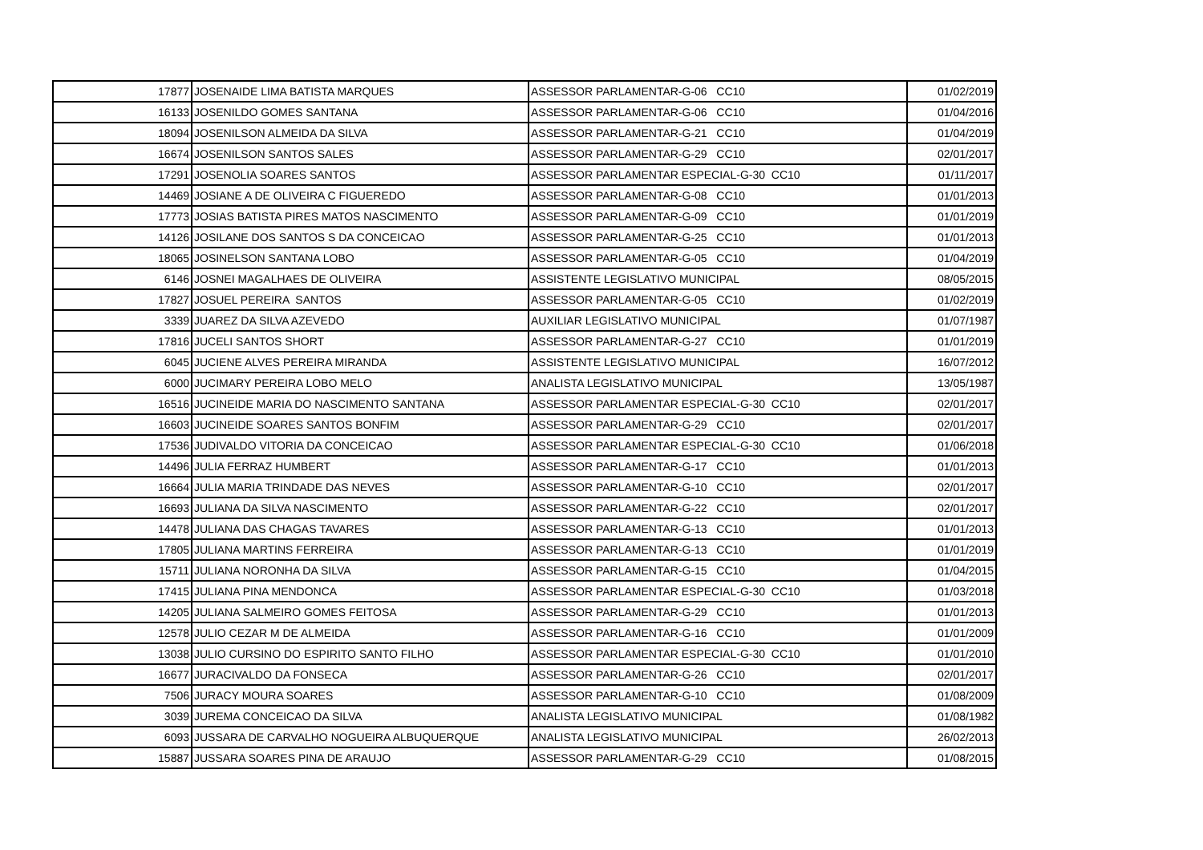| 17877 | JOSENAIDE LIMA BATISTA MARQUES | ASSESSOR PARLAMENTAR-G-06 CC10 | 01/02/2019 |
| 16133 | JOSENILDO GOMES SANTANA | ASSESSOR PARLAMENTAR-G-06 CC10 | 01/04/2016 |
| 18094 | JOSENILSON ALMEIDA DA SILVA | ASSESSOR PARLAMENTAR-G-21 CC10 | 01/04/2019 |
| 16674 | JOSENILSON SANTOS SALES | ASSESSOR PARLAMENTAR-G-29 CC10 | 02/01/2017 |
| 17291 | JOSENOLIA SOARES SANTOS | ASSESSOR PARLAMENTAR ESPECIAL-G-30 CC10 | 01/11/2017 |
| 14469 | JOSIANE A DE OLIVEIRA C FIGUEREDO | ASSESSOR PARLAMENTAR-G-08 CC10 | 01/01/2013 |
| 17773 | JOSIAS BATISTA PIRES MATOS NASCIMENTO | ASSESSOR PARLAMENTAR-G-09 CC10 | 01/01/2019 |
| 14126 | JOSILANE DOS SANTOS S DA CONCEICAO | ASSESSOR PARLAMENTAR-G-25 CC10 | 01/01/2013 |
| 18065 | JOSINELSON SANTANA LOBO | ASSESSOR PARLAMENTAR-G-05 CC10 | 01/04/2019 |
| 6146 | JOSNEI MAGALHAES DE OLIVEIRA | ASSISTENTE LEGISLATIVO MUNICIPAL | 08/05/2015 |
| 17827 | JOSUEL PEREIRA SANTOS | ASSESSOR PARLAMENTAR-G-05 CC10 | 01/02/2019 |
| 3339 | JUAREZ DA SILVA AZEVEDO | AUXILIAR LEGISLATIVO MUNICIPAL | 01/07/1987 |
| 17816 | JUCELI SANTOS SHORT | ASSESSOR PARLAMENTAR-G-27 CC10 | 01/01/2019 |
| 6045 | JUCIENE ALVES PEREIRA MIRANDA | ASSISTENTE LEGISLATIVO MUNICIPAL | 16/07/2012 |
| 6000 | JUCIMARY PEREIRA LOBO MELO | ANALISTA LEGISLATIVO MUNICIPAL | 13/05/1987 |
| 16516 | JUCINEIDE MARIA DO NASCIMENTO SANTANA | ASSESSOR PARLAMENTAR ESPECIAL-G-30 CC10 | 02/01/2017 |
| 16603 | JUCINEIDE SOARES SANTOS BONFIM | ASSESSOR PARLAMENTAR-G-29 CC10 | 02/01/2017 |
| 17536 | JUDIVALDO VITORIA DA CONCEICAO | ASSESSOR PARLAMENTAR ESPECIAL-G-30 CC10 | 01/06/2018 |
| 14496 | JULIA FERRAZ HUMBERT | ASSESSOR PARLAMENTAR-G-17 CC10 | 01/01/2013 |
| 16664 | JULIA MARIA TRINDADE DAS NEVES | ASSESSOR PARLAMENTAR-G-10 CC10 | 02/01/2017 |
| 16693 | JULIANA DA SILVA NASCIMENTO | ASSESSOR PARLAMENTAR-G-22 CC10 | 02/01/2017 |
| 14478 | JULIANA DAS CHAGAS TAVARES | ASSESSOR PARLAMENTAR-G-13 CC10 | 01/01/2013 |
| 17805 | JULIANA MARTINS FERREIRA | ASSESSOR PARLAMENTAR-G-13 CC10 | 01/01/2019 |
| 15711 | JULIANA NORONHA DA SILVA | ASSESSOR PARLAMENTAR-G-15 CC10 | 01/04/2015 |
| 17415 | JULIANA PINA MENDONCA | ASSESSOR PARLAMENTAR ESPECIAL-G-30 CC10 | 01/03/2018 |
| 14205 | JULIANA SALMEIRO GOMES FEITOSA | ASSESSOR PARLAMENTAR-G-29 CC10 | 01/01/2013 |
| 12578 | JULIO CEZAR M DE ALMEIDA | ASSESSOR PARLAMENTAR-G-16 CC10 | 01/01/2009 |
| 13038 | JULIO CURSINO DO ESPIRITO SANTO FILHO | ASSESSOR PARLAMENTAR ESPECIAL-G-30 CC10 | 01/01/2010 |
| 16677 | JURACIVALDO DA FONSECA | ASSESSOR PARLAMENTAR-G-26 CC10 | 02/01/2017 |
| 7506 | JURACY MOURA SOARES | ASSESSOR PARLAMENTAR-G-10 CC10 | 01/08/2009 |
| 3039 | JUREMA CONCEICAO DA SILVA | ANALISTA LEGISLATIVO MUNICIPAL | 01/08/1982 |
| 6093 | JUSSARA DE CARVALHO NOGUEIRA ALBUQUERQUE | ANALISTA LEGISLATIVO MUNICIPAL | 26/02/2013 |
| 15887 | JUSSARA SOARES PINA DE ARAUJO | ASSESSOR PARLAMENTAR-G-29 CC10 | 01/08/2015 |